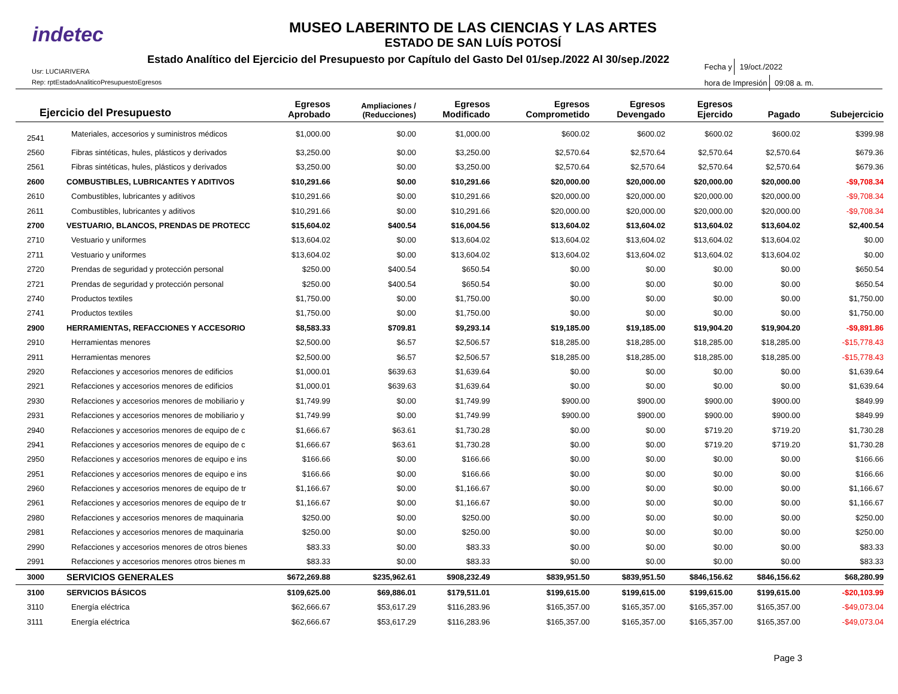indetec
MUSEO LABERINTO DE LAS CIENCIAS Y LAS ARTES
ESTADO DE SAN LUÍS POTOSÍ
Estado Analítico del Ejercicio del Presupuesto por Capítulo del Gasto Del 01/sep./2022 Al 30/sep./2022
Usr: LUCIARIVERA
Rep: rptEstadoAnaliticoPresupuestoEgresos
Fecha y 19/oct./2022
hora de Impresión 09:08 a. m.
| Ejercicio del Presupuesto | | Egresos Aprobado | Ampliaciones / (Reducciones) | Egresos Modificado | Egresos Comprometido | Egresos Devengado | Egresos Ejercido | Pagado | Subejercicio |
| --- | --- | --- | --- | --- | --- | --- | --- | --- | --- |
| 2541 | Materiales, accesorios y suministros médicos | $1,000.00 | $0.00 | $1,000.00 | $600.02 | $600.02 | $600.02 | $600.02 | $399.98 |
| 2560 | Fibras sintéticas, hules, plásticos y derivados | $3,250.00 | $0.00 | $3,250.00 | $2,570.64 | $2,570.64 | $2,570.64 | $2,570.64 | $679.36 |
| 2561 | Fibras sintéticas, hules, plásticos y derivados | $3,250.00 | $0.00 | $3,250.00 | $2,570.64 | $2,570.64 | $2,570.64 | $2,570.64 | $679.36 |
| 2600 | COMBUSTIBLES, LUBRICANTES Y ADITIVOS | $10,291.66 | $0.00 | $10,291.66 | $20,000.00 | $20,000.00 | $20,000.00 | $20,000.00 | -$9,708.34 |
| 2610 | Combustibles, lubricantes y aditivos | $10,291.66 | $0.00 | $10,291.66 | $20,000.00 | $20,000.00 | $20,000.00 | $20,000.00 | -$9,708.34 |
| 2611 | Combustibles, lubricantes y aditivos | $10,291.66 | $0.00 | $10,291.66 | $20,000.00 | $20,000.00 | $20,000.00 | $20,000.00 | -$9,708.34 |
| 2700 | VESTUARIO, BLANCOS, PRENDAS DE PROTECC | $15,604.02 | $400.54 | $16,004.56 | $13,604.02 | $13,604.02 | $13,604.02 | $13,604.02 | $2,400.54 |
| 2710 | Vestuario y uniformes | $13,604.02 | $0.00 | $13,604.02 | $13,604.02 | $13,604.02 | $13,604.02 | $13,604.02 | $0.00 |
| 2711 | Vestuario y uniformes | $13,604.02 | $0.00 | $13,604.02 | $13,604.02 | $13,604.02 | $13,604.02 | $13,604.02 | $0.00 |
| 2720 | Prendas de seguridad y protección personal | $250.00 | $400.54 | $650.54 | $0.00 | $0.00 | $0.00 | $0.00 | $650.54 |
| 2721 | Prendas de seguridad y protección personal | $250.00 | $400.54 | $650.54 | $0.00 | $0.00 | $0.00 | $0.00 | $650.54 |
| 2740 | Productos textiles | $1,750.00 | $0.00 | $1,750.00 | $0.00 | $0.00 | $0.00 | $0.00 | $1,750.00 |
| 2741 | Productos textiles | $1,750.00 | $0.00 | $1,750.00 | $0.00 | $0.00 | $0.00 | $0.00 | $1,750.00 |
| 2900 | HERRAMIENTAS, REFACCIONES Y ACCESORIO | $8,583.33 | $709.81 | $9,293.14 | $19,185.00 | $19,185.00 | $19,904.20 | $19,904.20 | -$9,891.86 |
| 2910 | Herramientas menores | $2,500.00 | $6.57 | $2,506.57 | $18,285.00 | $18,285.00 | $18,285.00 | $18,285.00 | -$15,778.43 |
| 2911 | Herramientas menores | $2,500.00 | $6.57 | $2,506.57 | $18,285.00 | $18,285.00 | $18,285.00 | $18,285.00 | -$15,778.43 |
| 2920 | Refacciones y accesorios menores de edificios | $1,000.01 | $639.63 | $1,639.64 | $0.00 | $0.00 | $0.00 | $0.00 | $1,639.64 |
| 2921 | Refacciones y accesorios menores de edificios | $1,000.01 | $639.63 | $1,639.64 | $0.00 | $0.00 | $0.00 | $0.00 | $1,639.64 |
| 2930 | Refacciones y accesorios menores de mobiliario y | $1,749.99 | $0.00 | $1,749.99 | $900.00 | $900.00 | $900.00 | $900.00 | $849.99 |
| 2931 | Refacciones y accesorios menores de mobiliario y | $1,749.99 | $0.00 | $1,749.99 | $900.00 | $900.00 | $900.00 | $900.00 | $849.99 |
| 2940 | Refacciones y accesorios menores de equipo de c | $1,666.67 | $63.61 | $1,730.28 | $0.00 | $0.00 | $719.20 | $719.20 | $1,730.28 |
| 2941 | Refacciones y accesorios menores de equipo de c | $1,666.67 | $63.61 | $1,730.28 | $0.00 | $0.00 | $719.20 | $719.20 | $1,730.28 |
| 2950 | Refacciones y accesorios menores de equipo e ins | $166.66 | $0.00 | $166.66 | $0.00 | $0.00 | $0.00 | $0.00 | $166.66 |
| 2951 | Refacciones y accesorios menores de equipo e ins | $166.66 | $0.00 | $166.66 | $0.00 | $0.00 | $0.00 | $0.00 | $166.66 |
| 2960 | Refacciones y accesorios menores de equipo de tr | $1,166.67 | $0.00 | $1,166.67 | $0.00 | $0.00 | $0.00 | $0.00 | $1,166.67 |
| 2961 | Refacciones y accesorios menores de equipo de tr | $1,166.67 | $0.00 | $1,166.67 | $0.00 | $0.00 | $0.00 | $0.00 | $1,166.67 |
| 2980 | Refacciones y accesorios menores de maquinaria | $250.00 | $0.00 | $250.00 | $0.00 | $0.00 | $0.00 | $0.00 | $250.00 |
| 2981 | Refacciones y accesorios menores de maquinaria | $250.00 | $0.00 | $250.00 | $0.00 | $0.00 | $0.00 | $0.00 | $250.00 |
| 2990 | Refacciones y accesorios menores de otros bienes | $83.33 | $0.00 | $83.33 | $0.00 | $0.00 | $0.00 | $0.00 | $83.33 |
| 2991 | Refacciones y accesorios menores otros bienes m | $83.33 | $0.00 | $83.33 | $0.00 | $0.00 | $0.00 | $0.00 | $83.33 |
| 3000 | SERVICIOS GENERALES | $672,269.88 | $235,962.61 | $908,232.49 | $839,951.50 | $839,951.50 | $846,156.62 | $846,156.62 | $68,280.99 |
| 3100 | SERVICIOS BÁSICOS | $109,625.00 | $69,886.01 | $179,511.01 | $199,615.00 | $199,615.00 | $199,615.00 | $199,615.00 | -$20,103.99 |
| 3110 | Energía eléctrica | $62,666.67 | $53,617.29 | $116,283.96 | $165,357.00 | $165,357.00 | $165,357.00 | $165,357.00 | -$49,073.04 |
| 3111 | Energía eléctrica | $62,666.67 | $53,617.29 | $116,283.96 | $165,357.00 | $165,357.00 | $165,357.00 | $165,357.00 | -$49,073.04 |
Page 3